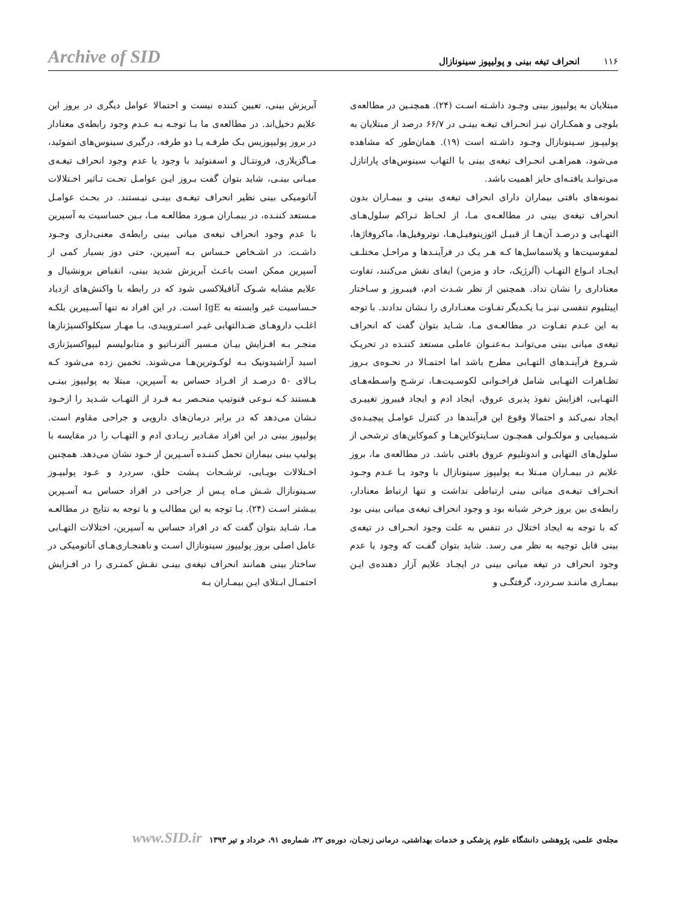۱۱۶ انحراف تیغه بینی و پولیپوز سینونازال Archive of SID
مبتلایان به پولیپوز بینی وجـود داشـته اسـت (۲۴). همچنـین در مطالعه‌ی بلوچی و همکـاران نیـز انحـراف تیغـه بینـی در ۶۶/۷ درصد از مبتلایان به پولیپـوز سـینونازال وجـود داشـته است (۱۹). همان‌طور که مشاهده می‌شود، همراهـی انحـراف تیغه‌ی بینی با التهاب سینوس‌های پارانازل می‌توانـد یافتـه‌ای حایز اهمیت باشد.
نمونه‌های بافتی بیماران دارای انحراف تیغه‌ی بینی و بیمـاران بدون انحراف تیغه‌ی بینی در مطالعـه‌ی مـا، از لحـاظ تـراکم سلول‌هـای التهـابی و درصـد آن‌هـا از قبیـل ائوزینوفیـل‌هـا، نوتروفیل‌ها، ماکروفاژها، لمفوسیت‌ها و پلاسماسل‌ها کـه هـر یـک در فرآینـدها و مراحـل مختلـف ایجـاد انـواع التهـاب (آلرژیک، حاد و مزمن) ایفای نقش می‌کنند، تفاوت معناداری را نشان نداد. همچنین از نظر شـدت ادم، فیبـروز و سـاختار اپیتلیوم تنفسی نیـز بـا یکـدیگر تفـاوت معنـاداری را نـشان ندادند. با توجه به این عـدم تفـاوت در مطالعـه‌ی مـا، شـاید بتوان گفت که انحراف تیغه‌ی میانی بینی می‌توانـد بـه‌عنـوان عاملی مستعد کننـده در تحریـک شـروع فرآینـدهای التهـابی مطرح باشد اما احتمـالا در نحـوه‌ی بـروز تظـاهرات التهـابی شامل فراخـوانی لکوسـیت‌هـا، ترشـح واسـطه‌هـای التهـابی، افزایش نفوذ پذیری عروق، ایجاد ادم و ایجاد فیبروز تغییـری ایجاد نمی‌کند و احتمالا وقوع این فرآیندها در کنترل عوامـل پیچیـده‌ی شـیمیایی و مولکـولی همچـون سـایتوکاین‌هـا و کموکاین‌های ترشحی از سلول‌های التهابی و اندوتلیوم عروق بافتی باشد. در مطالعه‌ی ما، بروز علایم در بیمـاران مبـتلا بـه پولیپوز سینونازال با وجود یـا عـدم وجـود انحـراف تیغـه‌ی میانی بینی ارتباطی نداشت و تنها ارتباط معنادار، رابطه‌ی بین بروز خرخر شبانه بود و وجود انحراف تیغه‌ی میانی بینی بود که با توجه به ایجاد اختلال در تنفس به علت وجود انحـراف در تیغه‌ی بینی قابل توجیه به نظر می رسد. شاید بتوان گفـت که وجود یا عدم وجود انحراف در تیغه میانی بینی در ایجـاد علایم آزار دهنده‌ی ایـن بیمـاری ماننـد سـردرد، گرفتگـی و
آبریزش بینی، تعیین کننده نیست و احتمالا عوامل دیگری در بروز این علایم دخیل‌اند. در مطالعه‌ی ما بـا توجـه بـه عـدم وجود رابطه‌ی معنادار در بروز پولیپوزیس یـک طرفـه یـا دو طرفه، درگیری سینوس‌های اتموئید، مـاگزیلاری، فرونتـال و اسفنوئید با وجود یا عدم وجود انحراف تیغـه‌ی میـانی بینـی، شاید بتوان گفت بـروز ایـن عوامـل تحـت تـاثیر اخـتلالات آناتومیکی بینی نظیر انحراف تیغـه‌ی بینـی نیـستند. در بحـث عوامـل مـستعد کننـده، در بیمـاران مـورد مطالعـه مـا، بـین حساسیت به آسپرین با عدم وجود انحراف تیغه‌ی میانی بینی رابطه‌ی معنی‌داری وجـود داشـت. در اشـخاص حـساس بـه آسپرین، حتی دوز بسیار کمی از آسپرین ممکن است باعـث آبریزش شدید بینی، انقباض برونشیال و علایم مشابه شـوک آنافیلاکسی شود که در رابطه با واکنش‌های ازدیاد حـساسیت غیر وابسته به IgE است. در این افراد نه تنها آسـپیرین بلکـه اغلـب داروهـای ضـدالتهابی غیـر اسـتروییدی، بـا مهـار سیکلواکسیژنازها منجـر بـه افـزایش بیـان مـسیر آلترنـاتیو و متابولیسم لیپواکسیژنازی اسید آراشیدونیک بـه لوکـوترین‌هـا می‌شوند. تخمین زده می‌شود کـه بـالای ۵۰ درصـد از افـراد حساس به آسپرین، مبتلا به پولیپوز بینـی هـستند کـه نـوعی فنوتیپ منحـصر بـه فـرد از التهـاب شـدید را ازخـود نـشان می‌دهد که در برابر درمان‌های دارویی و جراحی مقاوم است. پولیپوز بینی در این افراد مقـادیر زیـادی ادم و التهـاب را در مقایسه با پولیپ بینی بیماران تحمل کننـده آسـپرین از خـود نشان می‌دهد. همچنین اخـتلالات بویـایی، ترشـحات پـشت حلق، سردرد و عـود پولیپـوز سـینونازال شـش مـاه پـس از جراحی در افراد حساس بـه آسـپرین بیـشتر اسـت (۲۴). بـا توجه به این مطالب و با توجه به نتایج در مطالعـه مـا، شـاید بتوان گفت که در افراد حساس به آسپرین، اختلالات التهـابی عامل اصلی بروز پولیپوز سینونازال اسـت و ناهنجـاری‌هـای آناتومیکی در ساختار بینی همانند انحراف تیغه‌ی بینـی نقـش کمتـری را در افـزایش احتمـال ابـتلای ایـن بیمـاران بـه
مجله‌ی علمی، پژوهشی دانشگاه علوم پزشکی و خدمات بهداشتی، درمانی زنجـان، دوره‌ی ۲۲، شماره‌ی ۹۱، خرداد و تیر ۱۳۹۳ www.SID.ir